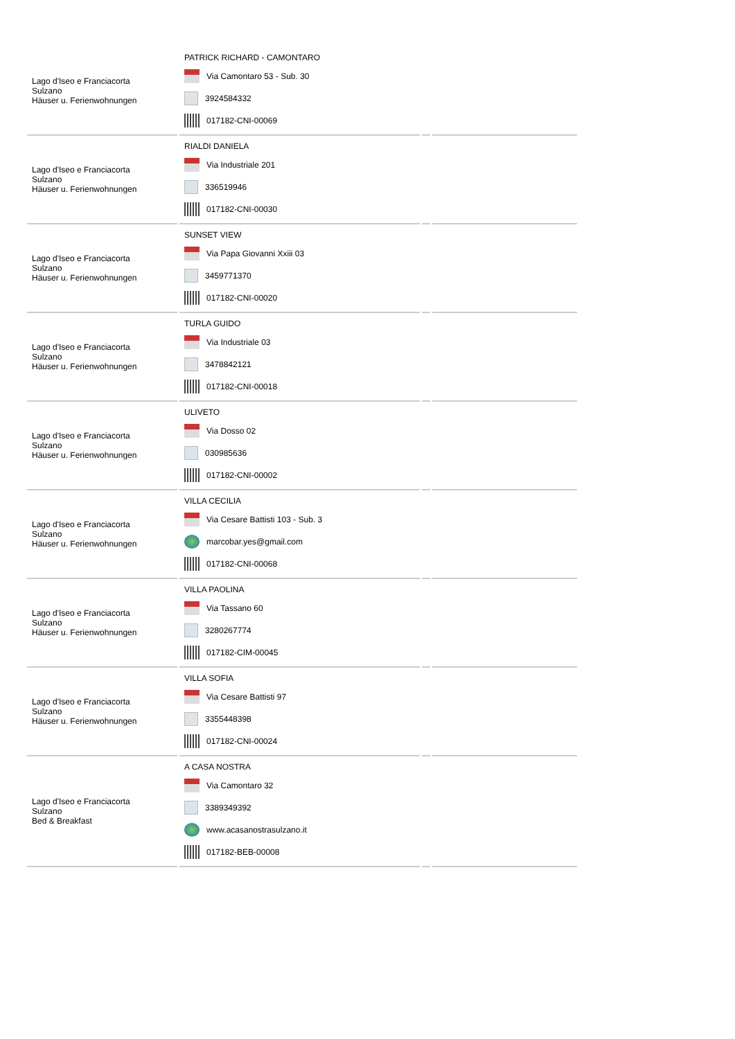| Lago d'Iseo e Franciacorta Sulzano Häuser u. Ferienwohnungen | PATRICK RICHARD - CAMONTARO Via Camontaro 53 - Sub. 30 3924584332 017182-CNI-00069 | | |
| Lago d'Iseo e Franciacorta Sulzano Häuser u. Ferienwohnungen | RIALDI DANIELA Via Industriale 201 336519946 017182-CNI-00030 | | |
| Lago d'Iseo e Franciacorta Sulzano Häuser u. Ferienwohnungen | SUNSET VIEW Via Papa Giovanni Xxiii 03 3459771370 017182-CNI-00020 | | |
| Lago d'Iseo e Franciacorta Sulzano Häuser u. Ferienwohnungen | TURLA GUIDO Via Industriale 03 3478842121 017182-CNI-00018 | | |
| Lago d'Iseo e Franciacorta Sulzano Häuser u. Ferienwohnungen | ULIVETO Via Dosso 02 030985636 017182-CNI-00002 | | |
| Lago d'Iseo e Franciacorta Sulzano Häuser u. Ferienwohnungen | VILLA CECILIA Via Cesare Battisti 103 - Sub. 3 marcobar.yes@gmail.com 017182-CNI-00068 | | |
| Lago d'Iseo e Franciacorta Sulzano Häuser u. Ferienwohnungen | VILLA PAOLINA Via Tassano 60 3280267774 017182-CIM-00045 | | |
| Lago d'Iseo e Franciacorta Sulzano Häuser u. Ferienwohnungen | VILLA SOFIA Via Cesare Battisti 97 3355448398 017182-CNI-00024 | | |
| Lago d'Iseo e Franciacorta Sulzano Bed & Breakfast | A CASA NOSTRA Via Camontaro 32 3389349392 www.acasanostrasulzano.it 017182-BEB-00008 | | |